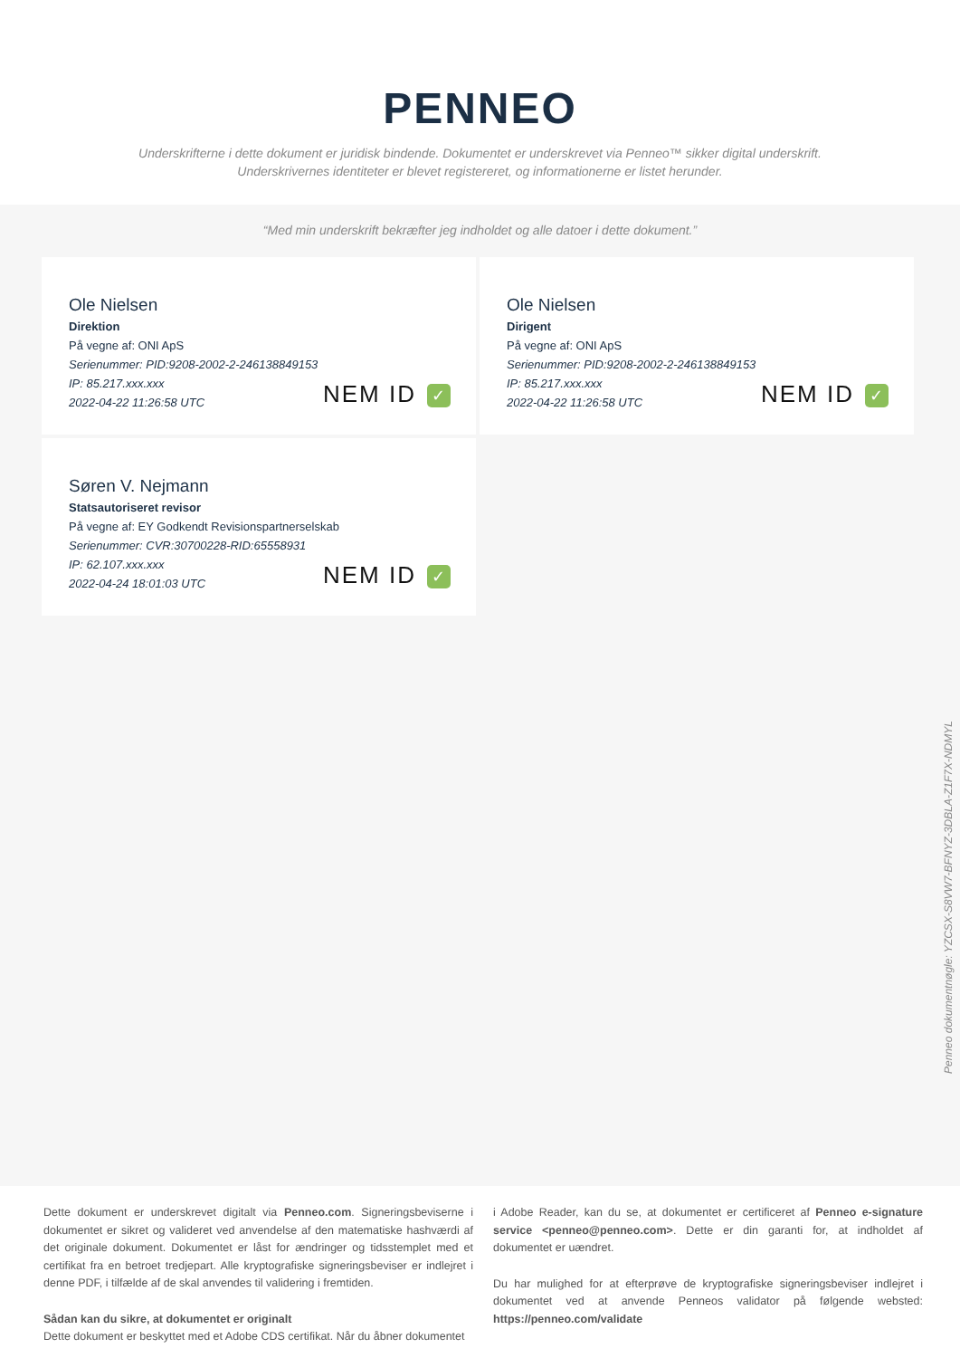PENNEO
Underskrifterne i dette dokument er juridisk bindende. Dokumentet er underskrevet via Penneo™ sikker digital underskrift.
Underskrivernes identiteter er blevet registereret, og informationerne er listet herunder.
“Med min underskrift bekræfter jeg indholdet og alle datoer i dette dokument.”
Ole Nielsen
Direktion
På vegne af: ONI ApS
Serienummer: PID:9208-2002-2-246138849153
IP: 85.217.xxx.xxx
2022-04-22 11:26:58 UTC
NEM ID ✓
Ole Nielsen
Dirigent
På vegne af: ONI ApS
Serienummer: PID:9208-2002-2-246138849153
IP: 85.217.xxx.xxx
2022-04-22 11:26:58 UTC
NEM ID ✓
Søren V. Nejmann
Statsautoriseret revisor
På vegne af: EY Godkendt Revisionspartnerselskab
Serienummer: CVR:30700228-RID:65558931
IP: 62.107.xxx.xxx
2022-04-24 18:01:03 UTC
NEM ID ✓
Penneo dokumentnøgle: YZCSX-S8VW7-BFNYZ-3DBLA-Z1F7X-NDMYL
Dette dokument er underskrevet digitalt via Penneo.com. Signeringsbeviserne i dokumentet er sikret og valideret ved anvendelse af den matematiske hashværdi af det originale dokument. Dokumentet er låst for ændringer og tidsstemplet med et certifikat fra en betroet tredjepart. Alle kryptografiske signeringsbeviser er indlejret i denne PDF, i tilfælde af de skal anvendes til validering i fremtiden.
Sådan kan du sikre, at dokumentet er originalt
Dette dokument er beskyttet med et Adobe CDS certifikat. Når du åbner dokumentet
i Adobe Reader, kan du se, at dokumentet er certificeret af Penneo e-signature service <penneo@penneo.com>. Dette er din garanti for, at indholdet af dokumentet er uændret.
Du har mulighed for at efterprøve de kryptografiske signeringsbeviser indlejret i dokumentet ved at anvende Penneos validator på følgende websted: https://penneo.com/validate